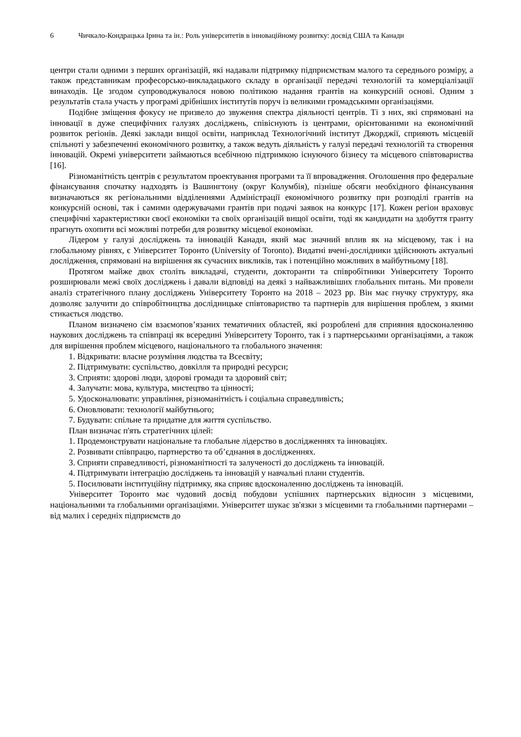6 Чичкало-Кондрацька Ірина та ін.: Роль університетів в інноваційному розвитку: досвід США та Канади
центри стали одними з перших організацій, які надавали підтримку підприємствам малого та середнього розміру, а також представникам професорсько-викладацького складу в організації передачі технологій та комерціалізації винаходів. Це згодом супроводжувалося новою політикою надання грантів на конкурсній основі. Одним з результатів стала участь у програмі дрібніших інститутів поруч із великими громадськими організаціями.
Подібне зміщення фокусу не призвело до звуження спектра діяльності центрів. Ті з них, які спрямовані на інновації в дуже специфічних галузях досліджень, співіснують із центрами, орієнтованими на економічний розвиток регіонів. Деякі заклади вищої освіти, наприклад Технологічний інститут Джорджії, сприяють місцевій спільноті у забезпеченні економічного розвитку, а також ведуть діяльність у галузі передачі технологій та створення інновацій. Окремі університети займаються всебічною підтримкою існуючого бізнесу та місцевого співтовариства [16].
Різноманітність центрів є результатом проектування програми та її впровадження. Оголошення про федеральне фінансування спочатку надходять із Вашингтону (округ Колумбія), пізніше обсяги необхідного фінансування визначаються як регіональними відділеннями Адміністрації економічного розвитку при розподілі грантів на конкурсній основі, так і самими одержувачами грантів при подачі заявок на конкурс [17]. Кожен регіон враховує специфічні характеристики своєї економіки та своїх організацій вищої освіти, тоді як кандидати на здобуття гранту прагнуть охопити всі можливі потреби для розвитку місцевої економіки.
Лідером у галузі досліджень та інновацій Канади, який має значний вплив як на місцевому, так і на глобальному рівнях, є Університет Торонто (University of Toronto). Видатні вчені-дослідники здійснюють актуальні дослідження, спрямовані на вирішення як сучасних викликів, так і потенційно можливих в майбутньому [18].
Протягом майже двох століть викладачі, студенти, докторанти та співробітники Університету Торонто розширювали межі своїх досліджень і давали відповіді на деякі з найважливіших глобальних питань. Ми провели аналіз стратегічного плану досліджень Університету Торонто на 2018 – 2023 рр. Він має гнучку структуру, яка дозволяє залучити до співробітництва дослідницьке співтовариство та партнерів для вирішення проблем, з якими стикається людство.
Планом визначено сім взаємопов’язаних тематичних областей, які розроблені для сприяння вдосконаленню наукових досліджень та співпраці як всередині Університету Торонто, так і з партнерськими організаціями, а також для вирішення проблем місцевого, національного та глобального значення:
1. Відкривати: власне розуміння людства та Всесвіту;
2. Підтримувати: суспільство, довкілля та природні ресурси;
3. Сприяти: здорові люди, здорові громади та здоровий світ;
4. Залучати: мова, культура, мистецтво та цінності;
5. Удосконалювати: управління, різноманітність і соціальна справедливість;
6. Оновлювати: технології майбутнього;
7. Будувати: спільне та придатне для життя суспільство.
План визначає п'ять стратегічних цілей:
1. Продемонструвати національне та глобальне лідерство в дослідженнях та інноваціях.
2. Розвивати співпрацю, партнерство та об’єднання в дослідженнях.
3. Сприяти справедливості, різноманітності та залученості до досліджень та інновацій.
4. Підтримувати інтеграцію досліджень та інновацій у навчальні плани студентів.
5. Посилювати інституційну підтримку, яка сприяє вдосконаленню досліджень та інновацій.
Університет Торонто має чудовий досвід побудови успішних партнерських відносин з місцевими, національними та глобальними організаціями. Університет шукає зв'язки з місцевими та глобальними партнерами – від малих і середніх підприємств до